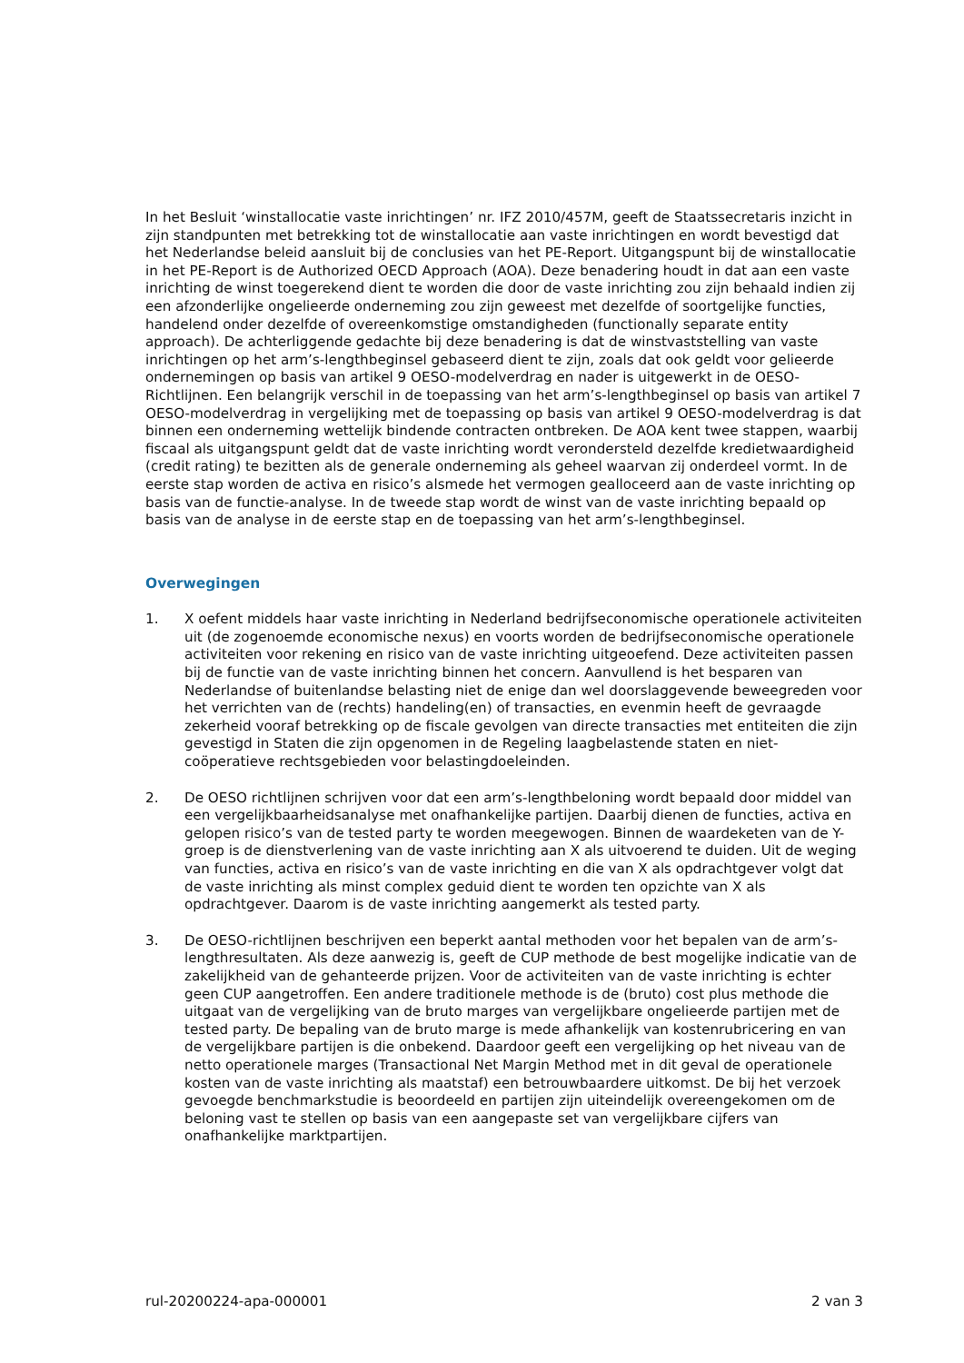In het Besluit ‘winstallocatie vaste inrichtingen’ nr. IFZ 2010/457M, geeft de Staatssecretaris inzicht in zijn standpunten met betrekking tot de winstallocatie aan vaste inrichtingen en wordt bevestigd dat het Nederlandse beleid aansluit bij de conclusies van het PE-Report. Uitgangspunt bij de winstallocatie in het PE-Report is de Authorized OECD Approach (AOA). Deze benadering houdt in dat aan een vaste inrichting de winst toegerekend dient te worden die door de vaste inrichting zou zijn behaald indien zij een afzonderlijke ongelieerde onderneming zou zijn geweest met dezelfde of soortgelijke functies, handelend onder dezelfde of overeenkomstige omstandigheden (functionally separate entity approach). De achterliggende gedachte bij deze benadering is dat de winstvaststelling van vaste inrichtingen op het arm’s-lengthbeginsel gebaseerd dient te zijn, zoals dat ook geldt voor gelieerde ondernemingen op basis van artikel 9 OESO-modelverdrag en nader is uitgewerkt in de OESO-Richtlijnen. Een belangrijk verschil in de toepassing van het arm’s-lengthbeginsel op basis van artikel 7 OESO-modelverdrag in vergelijking met de toepassing op basis van artikel 9 OESO-modelverdrag is dat binnen een onderneming wettelijk bindende contracten ontbreken. De AOA kent twee stappen, waarbij fiscaal als uitgangspunt geldt dat de vaste inrichting wordt verondersteld dezelfde kredietwaardigheid (credit rating) te bezitten als de generale onderneming als geheel waarvan zij onderdeel vormt. In de eerste stap worden de activa en risico’s alsmede het vermogen gealloceerd aan de vaste inrichting op basis van de functie-analyse. In de tweede stap wordt de winst van de vaste inrichting bepaald op basis van de analyse in de eerste stap en de toepassing van het arm’s-lengthbeginsel.
Overwegingen
1. X oefent middels haar vaste inrichting in Nederland bedrijfseconomische operationele activiteiten uit (de zogenoemde economische nexus) en voorts worden de bedrijfseconomische operationele activiteiten voor rekening en risico van de vaste inrichting uitgeoefend. Deze activiteiten passen bij de functie van de vaste inrichting binnen het concern. Aanvullend is het besparen van Nederlandse of buitenlandse belasting niet de enige dan wel doorslaggevende beweegreden voor het verrichten van de (rechts) handeling(en) of transacties, en evenmin heeft de gevraagde zekerheid vooraf betrekking op de fiscale gevolgen van directe transacties met entiteiten die zijn gevestigd in Staten die zijn opgenomen in de Regeling laagbelastende staten en niet-coöperatieve rechtsgebieden voor belastingdoeleinden.
2. De OESO richtlijnen schrijven voor dat een arm’s-lengthbeloning wordt bepaald door middel van een vergelijkbaarheidsanalyse met onafhankelijke partijen. Daarbij dienen de functies, activa en gelopen risico’s van de tested party te worden meegewogen. Binnen de waardeketen van de Y-groep is de dienstverlening van de vaste inrichting aan X als uitvoerend te duiden. Uit de weging van functies, activa en risico’s van de vaste inrichting en die van X als opdrachtgever volgt dat de vaste inrichting als minst complex geduid dient te worden ten opzichte van X als opdrachtgever. Daarom is de vaste inrichting aangemerkt als tested party.
3. De OESO-richtlijnen beschrijven een beperkt aantal methoden voor het bepalen van de arm’s-lengthresultaten. Als deze aanwezig is, geeft de CUP methode de best mogelijke indicatie van de zakelijkheid van de gehanteerde prijzen. Voor de activiteiten van de vaste inrichting is echter geen CUP aangetroffen. Een andere traditionele methode is de (bruto) cost plus methode die uitgaat van de vergelijking van de bruto marges van vergelijkbare ongelieerde partijen met de tested party. De bepaling van de bruto marge is mede afhankelijk van kostenrubricering en van de vergelijkbare partijen is die onbekend. Daardoor geeft een vergelijking op het niveau van de netto operationele marges (Transactional Net Margin Method met in dit geval de operationele kosten van de vaste inrichting als maatstaf) een betrouwbaardere uitkomst. De bij het verzoek gevoegde benchmarkstudie is beoordeeld en partijen zijn uiteindelijk overeengekomen om de beloning vast te stellen op basis van een aangepaste set van vergelijkbare cijfers van onafhankelijke marktpartijen.
rul-20200224-apa-000001 2 van 3